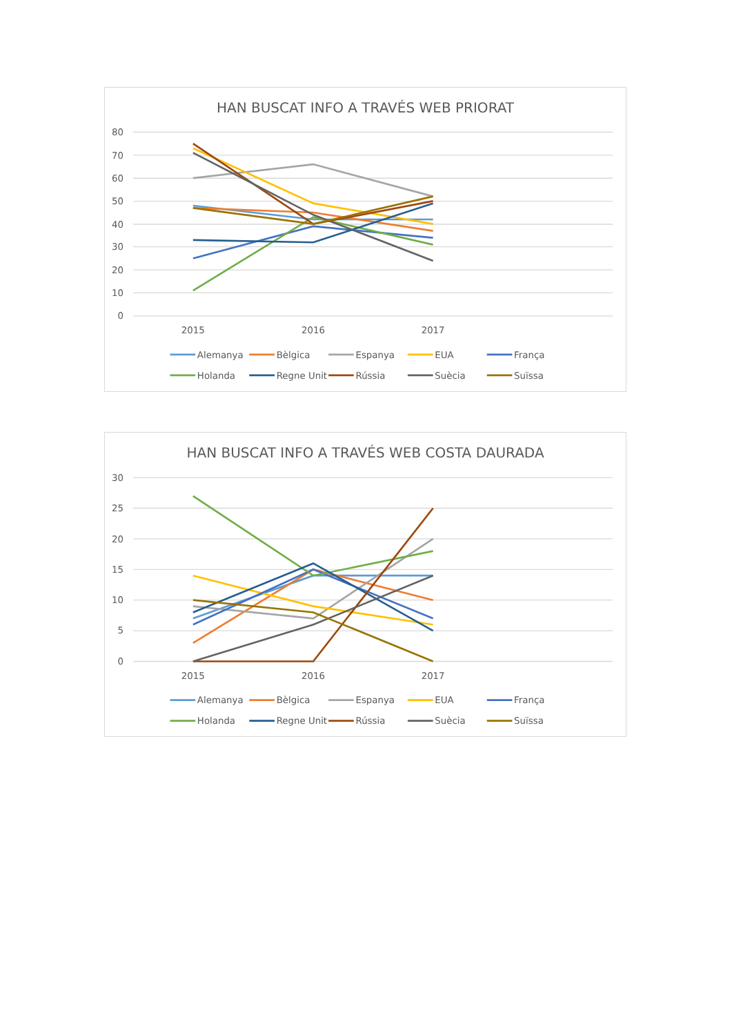HAN BUSCAT INFO A TRAVÉS WEB PRIORAT
80
70
60
50
40
30
20
10
0
2015
2016
2017
Alemanya
Bèlgica
Espanya
EUA
França
Holanda
Regne Unit
Rússia
Suècia
Suïssa
HAN BUSCAT INFO A TRAVÉS WEB COSTA DAURADA
30
25
20
15
10
5
0
2015
2016
2017
Alemanya
Bèlgica
Espanya
EUA
França
Holanda
Regne Unit
Rússia
Suècia
Suïssa